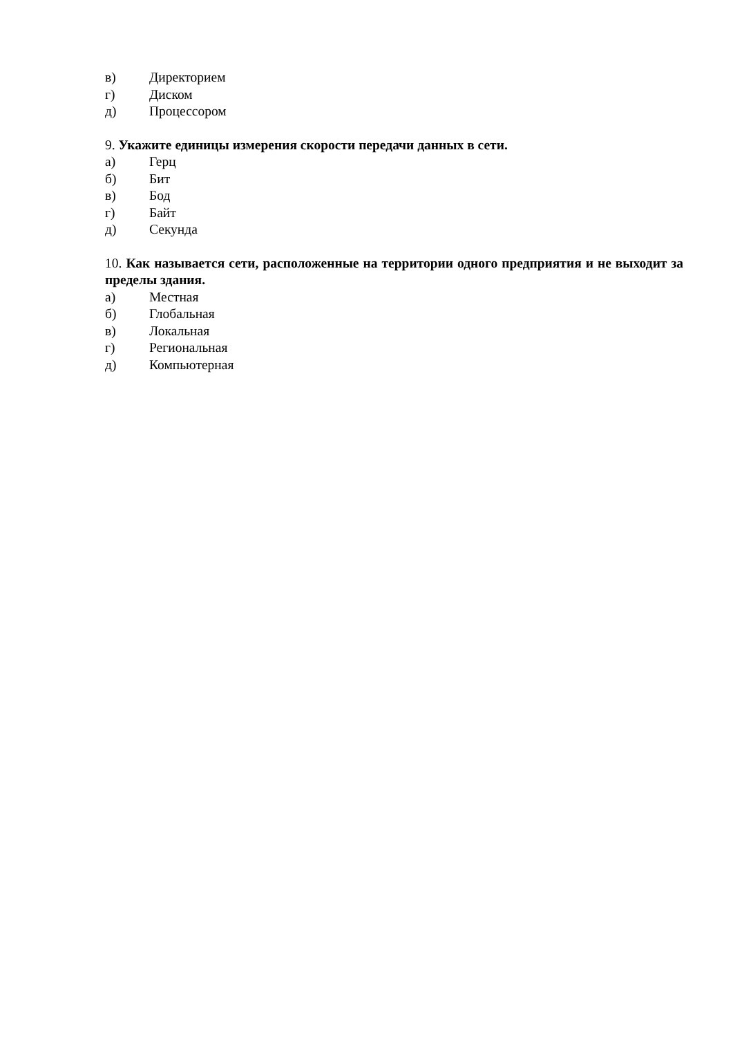в) Директорием
г) Диском
д) Процессором
9. Укажите единицы измерения скорости передачи данных в сети.
а) Герц
б) Бит
в) Бод
г) Байт
д) Секунда
10. Как называется сети, расположенные на территории одного предприятия и не выходит за пределы здания.
а) Местная
б) Глобальная
в) Локальная
г) Региональная
д) Компьютерная